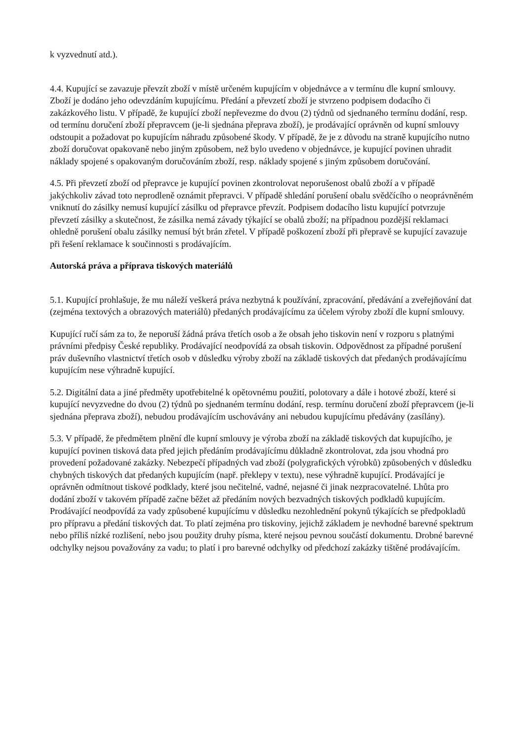k vyzvednutí atd.).
4.4. Kupující se zavazuje převzít zboží v místě určeném kupujícím v objednávce a v termínu dle kupní smlouvy. Zboží je dodáno jeho odevzdáním kupujícímu. Předání a převzetí zboží je stvrzeno podpisem dodacího či zakázkového listu. V případě, že kupující zboží nepřevezme do dvou (2) týdnů od sjednaného termínu dodání, resp. od termínu doručení zboží přepravcem (je-li sjednána přeprava zboží), je prodávající oprávněn od kupní smlouvy odstoupit a požadovat po kupujícím náhradu způsobené škody. V případě, že je z důvodu na straně kupujícího nutno zboží doručovat opakovaně nebo jiným způsobem, než bylo uvedeno v objednávce, je kupující povinen uhradit náklady spojené s opakovaným doručováním zboží, resp. náklady spojené s jiným způsobem doručování.
4.5. Při převzetí zboží od přepravce je kupující povinen zkontrolovat neporušenost obalů zboží a v případě jakýchkoliv závad toto neprodleně oznámit přepravci. V případě shledání porušení obalu svědčícího o neoprávněném vniknutí do zásilky nemusí kupující zásilku od přepravce převzít. Podpisem dodacího listu kupující potvrzuje převzetí zásilky a skutečnost, že zásilka nemá závady týkající se obalů zboží; na případnou pozdější reklamaci ohledně porušení obalu zásilky nemusí být brán zřetel. V případě poškození zboží při přepravě se kupující zavazuje při řešení reklamace k součinnosti s prodávajícím.
Autorská práva a příprava tiskových materiálů
5.1. Kupující prohlašuje, že mu náleží veškerá práva nezbytná k používání, zpracování, předávání a zveřejňování dat (zejména textových a obrazových materiálů) předaných prodávajícímu za účelem výroby zboží dle kupní smlouvy.
Kupující ručí sám za to, že neporuší žádná práva třetích osob a že obsah jeho tiskovin není v rozporu s platnými právními předpisy České republiky. Prodávající neodpovídá za obsah tiskovin. Odpovědnost za případné porušení práv duševního vlastnictví třetích osob v důsledku výroby zboží na základě tiskových dat předaných prodávajícímu kupujícím nese výhradně kupující.
5.2. Digitální data a jiné předměty upotřebitelné k opětovnému použití, polotovary a dále i hotové zboží, které si kupující nevyzvedne do dvou (2) týdnů po sjednaném termínu dodání, resp. termínu doručení zboží přepravcem (je-li sjednána přeprava zboží), nebudou prodávajícím uschovávány ani nebudou kupujícímu předávány (zasílány).
5.3. V případě, že předmětem plnění dle kupní smlouvy je výroba zboží na základě tiskových dat kupujícího, je kupující povinen tisková data před jejich předáním prodávajícímu důkladně zkontrolovat, zda jsou vhodná pro provedení požadované zakázky. Nebezpečí případných vad zboží (polygrafických výrobků) způsobených v důsledku chybných tiskových dat předaných kupujícím (např. překlepy v textu), nese výhradně kupující. Prodávající je oprávněn odmítnout tiskové podklady, které jsou nečitelné, vadné, nejasné či jinak nezpracovatelné. Lhůta pro dodání zboží v takovém případě začne běžet až předáním nových bezvadných tiskových podkladů kupujícím. Prodávající neodpovídá za vady způsobené kupujícímu v důsledku nezohlednění pokynů týkajících se předpokladů pro přípravu a předání tiskových dat. To platí zejména pro tiskoviny, jejichž základem je nevhodné barevné spektrum nebo příliš nízké rozlišení, nebo jsou použity druhy písma, které nejsou pevnou součástí dokumentu. Drobné barevné odchylky nejsou považovány za vadu; to platí i pro barevné odchylky od předchozí zakázky tištěné prodávajícím.